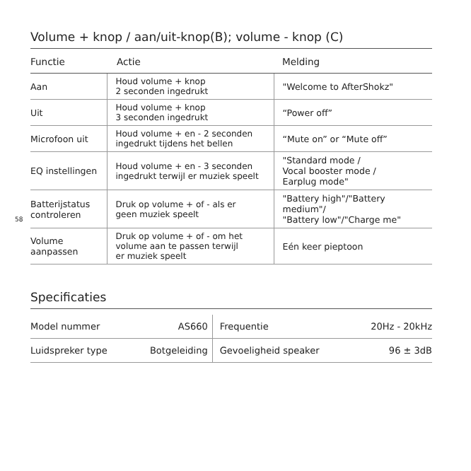Volume + knop / aan/uit-knop(B); volume - knop (C)
| Functie | Actie | Melding |
| --- | --- | --- |
| Aan | Houd volume + knop 2 seconden ingedrukt | "Welcome to AfterShokz" |
| Uit | Houd volume + knop 3 seconden ingedrukt | “Power off” |
| Microfoon uit | Houd volume + en - 2 seconden ingedrukt tijdens het bellen | “Mute on” or “Mute off” |
| EQ instellingen | Houd volume + en - 3 seconden ingedrukt terwijl er muziek speelt | "Standard mode / Vocal booster mode / Earplug mode" |
| Batterijstatus controleren | Druk op volume + of - als er geen muziek speelt | "Battery high"/"Battery medium"/ "Battery low"/"Charge me" |
| Volume aanpassen | Druk op volume + of - om het volume aan te passen terwijl er muziek speelt | Eén keer pieptoon |
Specificaties
| Model nummer | AS660 | Frequentie | 20Hz - 20kHz |
| Luidspreker type | Botgeleiding | Gevoeligheid speaker | 96 ± 3dB |
58